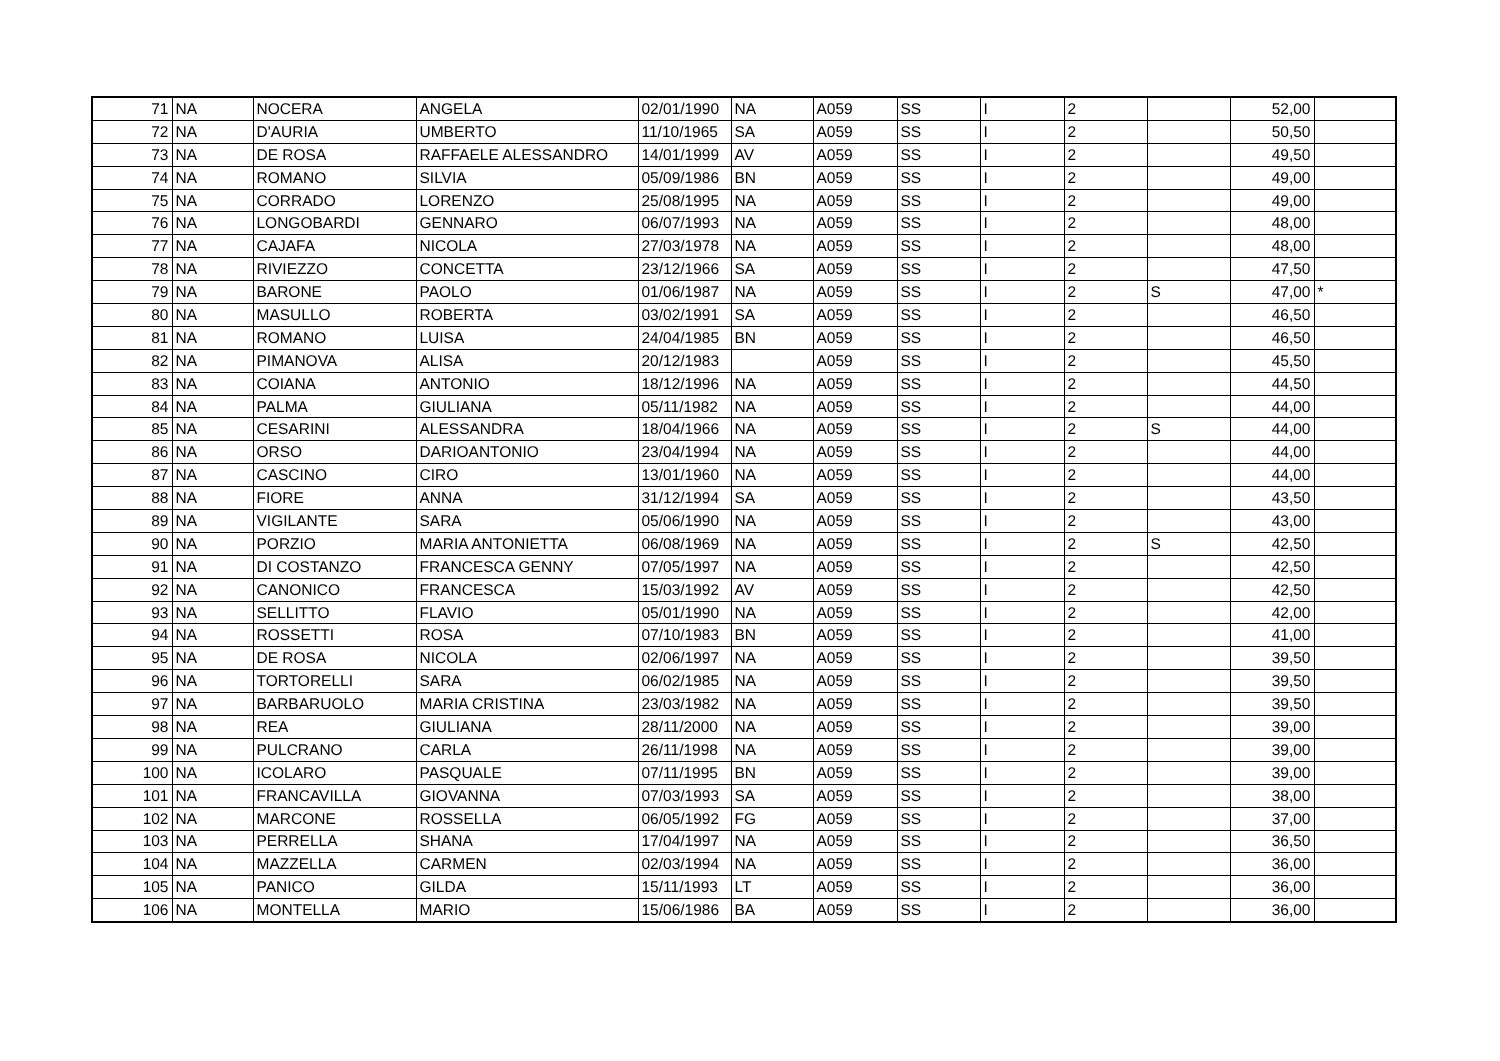| 71 | NA | NOCERA | ANGELA | 02/01/1990 | NA | A059 | SS | I | 2 | | 52,00 | |
| 72 | NA | D'AURIA | UMBERTO | 11/10/1965 | SA | A059 | SS | I | 2 | | 50,50 | |
| 73 | NA | DE ROSA | RAFFAELE ALESSANDRO | 14/01/1999 | AV | A059 | SS | I | 2 | | 49,50 | |
| 74 | NA | ROMANO | SILVIA | 05/09/1986 | BN | A059 | SS | I | 2 | | 49,00 | |
| 75 | NA | CORRADO | LORENZO | 25/08/1995 | NA | A059 | SS | I | 2 | | 49,00 | |
| 76 | NA | LONGOBARDI | GENNARO | 06/07/1993 | NA | A059 | SS | I | 2 | | 48,00 | |
| 77 | NA | CAJAFA | NICOLA | 27/03/1978 | NA | A059 | SS | I | 2 | | 48,00 | |
| 78 | NA | RIVIEZZO | CONCETTA | 23/12/1966 | SA | A059 | SS | I | 2 | | 47,50 | |
| 79 | NA | BARONE | PAOLO | 01/06/1987 | NA | A059 | SS | I | 2 | S | 47,00 | * |
| 80 | NA | MASULLO | ROBERTA | 03/02/1991 | SA | A059 | SS | I | 2 | | 46,50 | |
| 81 | NA | ROMANO | LUISA | 24/04/1985 | BN | A059 | SS | I | 2 | | 46,50 | |
| 82 | NA | PIMANOVA | ALISA | 20/12/1983 | | A059 | SS | I | 2 | | 45,50 | |
| 83 | NA | COIANA | ANTONIO | 18/12/1996 | NA | A059 | SS | I | 2 | | 44,50 | |
| 84 | NA | PALMA | GIULIANA | 05/11/1982 | NA | A059 | SS | I | 2 | | 44,00 | |
| 85 | NA | CESARINI | ALESSANDRA | 18/04/1966 | NA | A059 | SS | I | 2 | S | 44,00 | |
| 86 | NA | ORSO | DARIOANTONIO | 23/04/1994 | NA | A059 | SS | I | 2 | | 44,00 | |
| 87 | NA | CASCINO | CIRO | 13/01/1960 | NA | A059 | SS | I | 2 | | 44,00 | |
| 88 | NA | FIORE | ANNA | 31/12/1994 | SA | A059 | SS | I | 2 | | 43,50 | |
| 89 | NA | VIGILANTE | SARA | 05/06/1990 | NA | A059 | SS | I | 2 | | 43,00 | |
| 90 | NA | PORZIO | MARIA ANTONIETTA | 06/08/1969 | NA | A059 | SS | I | 2 | S | 42,50 | |
| 91 | NA | DI COSTANZO | FRANCESCA GENNY | 07/05/1997 | NA | A059 | SS | I | 2 | | 42,50 | |
| 92 | NA | CANONICO | FRANCESCA | 15/03/1992 | AV | A059 | SS | I | 2 | | 42,50 | |
| 93 | NA | SELLITTO | FLAVIO | 05/01/1990 | NA | A059 | SS | I | 2 | | 42,00 | |
| 94 | NA | ROSSETTI | ROSA | 07/10/1983 | BN | A059 | SS | I | 2 | | 41,00 | |
| 95 | NA | DE ROSA | NICOLA | 02/06/1997 | NA | A059 | SS | I | 2 | | 39,50 | |
| 96 | NA | TORTORELLI | SARA | 06/02/1985 | NA | A059 | SS | I | 2 | | 39,50 | |
| 97 | NA | BARBARUOLO | MARIA CRISTINA | 23/03/1982 | NA | A059 | SS | I | 2 | | 39,50 | |
| 98 | NA | REA | GIULIANA | 28/11/2000 | NA | A059 | SS | I | 2 | | 39,00 | |
| 99 | NA | PULCRANO | CARLA | 26/11/1998 | NA | A059 | SS | I | 2 | | 39,00 | |
| 100 | NA | ICOLARO | PASQUALE | 07/11/1995 | BN | A059 | SS | I | 2 | | 39,00 | |
| 101 | NA | FRANCAVILLA | GIOVANNA | 07/03/1993 | SA | A059 | SS | I | 2 | | 38,00 | |
| 102 | NA | MARCONE | ROSSELLA | 06/05/1992 | FG | A059 | SS | I | 2 | | 37,00 | |
| 103 | NA | PERRELLA | SHANA | 17/04/1997 | NA | A059 | SS | I | 2 | | 36,50 | |
| 104 | NA | MAZZELLA | CARMEN | 02/03/1994 | NA | A059 | SS | I | 2 | | 36,00 | |
| 105 | NA | PANICO | GILDA | 15/11/1993 | LT | A059 | SS | I | 2 | | 36,00 | |
| 106 | NA | MONTELLA | MARIO | 15/06/1986 | BA | A059 | SS | I | 2 | | 36,00 | |